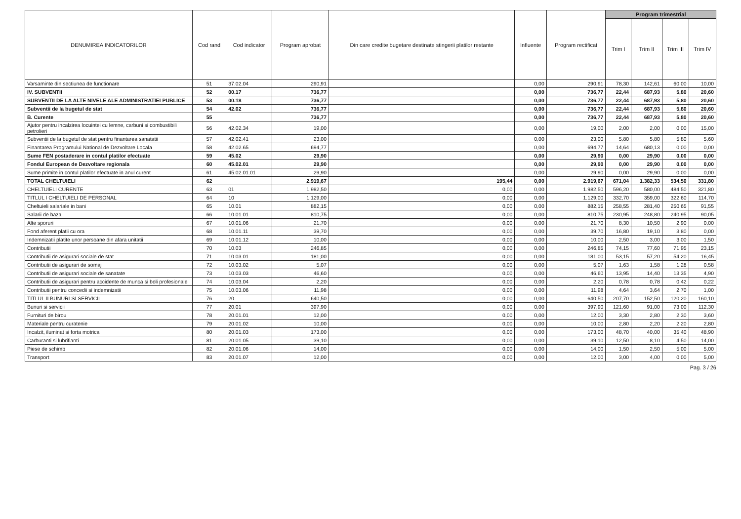| DENUMIREA INDICATORILOR | Cod rand | Cod indicator | Program aprobat | Din care credite bugetare destinate stingerii platilor restante | Influente | Program rectificat | Program trimestrial | | | |
| --- | --- | --- | --- | --- | --- | --- | --- | --- | --- | --- |
| | | | | | | | Trim I | Trim II | Trim III | Trim IV |
| Varsaminte din sectiunea de functionare | 51 | 37.02.04 | 290,91 | | 0,00 | 290,91 | 78,30 | 142,61 | 60,00 | 10,00 |
| IV. SUBVENTII | 52 | 00.17 | 736,77 | | 0,00 | 736,77 | 22,44 | 687,93 | 5,80 | 20,60 |
| SUBVENTII DE LA ALTE NIVELE ALE ADMINISTRATIEI PUBLICE | 53 | 00.18 | 736,77 | | 0,00 | 736,77 | 22,44 | 687,93 | 5,80 | 20,60 |
| Subventii de la bugetul de stat | 54 | 42.02 | 736,77 | | 0,00 | 736,77 | 22,44 | 687,93 | 5,80 | 20,60 |
| B. Curente | 55 | | 736,77 | | 0,00 | 736,77 | 22,44 | 687,93 | 5,80 | 20,60 |
| Ajutor pentru incalzirea locuintei cu lemne, carbuni si combustibili petrolieri | 56 | 42.02.34 | 19,00 | | 0,00 | 19,00 | 2,00 | 2,00 | 0,00 | 15,00 |
| Subventii de la bugetul de stat pentru finantarea sanatatii | 57 | 42.02.41 | 23,00 | | 0,00 | 23,00 | 5,80 | 5,80 | 5,80 | 5,60 |
| Finantarea Programului National de Dezvoltare Locala | 58 | 42.02.65 | 694,77 | | 0,00 | 694,77 | 14,64 | 680,13 | 0,00 | 0,00 |
| Sume FEN postaderare in contul platilor efectuate | 59 | 45.02 | 29,90 | | 0,00 | 29,90 | 0,00 | 29,90 | 0,00 | 0,00 |
| Fondul European de Dezvoltare regionala | 60 | 45.02.01 | 29,90 | | 0,00 | 29,90 | 0,00 | 29,90 | 0,00 | 0,00 |
| Sume primite in contul platilor efectuate in anul curent | 61 | 45.02.01.01 | 29,90 | | 0,00 | 29,90 | 0,00 | 29,90 | 0,00 | 0,00 |
| TOTAL CHELTUIELI | 62 | | 2.919,67 | 195,44 | 0,00 | 2.919,67 | 671,04 | 1.382,33 | 534,50 | 331,80 |
| CHELTUIELI CURENTE | 63 | 01 | 1.982,50 | 0,00 | 0,00 | 1.982,50 | 596,20 | 580,00 | 484,50 | 321,80 |
| TITLUL I CHELTUIELI DE PERSONAL | 64 | 10 | 1.129,00 | 0,00 | 0,00 | 1.129,00 | 332,70 | 359,00 | 322,60 | 114,70 |
| Cheltuieli salariale in bani | 65 | 10.01 | 882,15 | 0,00 | 0,00 | 882,15 | 258,55 | 281,40 | 250,65 | 91,55 |
| Salarii de baza | 66 | 10.01.01 | 810,75 | 0,00 | 0,00 | 810,75 | 230,95 | 248,80 | 240,95 | 90,05 |
| Alte sporuri | 67 | 10.01.06 | 21,70 | 0,00 | 0,00 | 21,70 | 8,30 | 10,50 | 2,90 | 0,00 |
| Fond aferent platii cu ora | 68 | 10.01.11 | 39,70 | 0,00 | 0,00 | 39,70 | 16,80 | 19,10 | 3,80 | 0,00 |
| Indemnizatii platite unor persoane din afara unitatii | 69 | 10.01.12 | 10,00 | 0,00 | 0,00 | 10,00 | 2,50 | 3,00 | 3,00 | 1,50 |
| Contributii | 70 | 10.03 | 246,85 | 0,00 | 0,00 | 246,85 | 74,15 | 77,60 | 71,95 | 23,15 |
| Contributii de asigurari sociale de stat | 71 | 10.03.01 | 181,00 | 0,00 | 0,00 | 181,00 | 53,15 | 57,20 | 54,20 | 16,45 |
| Contributii de asigurari de somaj | 72 | 10.03.02 | 5,07 | 0,00 | 0,00 | 5,07 | 1,63 | 1,58 | 1,28 | 0,58 |
| Contributii de asigurari sociale de sanatate | 73 | 10.03.03 | 46,60 | 0,00 | 0,00 | 46,60 | 13,95 | 14,40 | 13,35 | 4,90 |
| Contributii de asigurari pentru accidente de munca si boli profesionale | 74 | 10.03.04 | 2,20 | 0,00 | 0,00 | 2,20 | 0,78 | 0,78 | 0,42 | 0,22 |
| Contributii pentru concedii si indemnizatii | 75 | 10.03.06 | 11,98 | 0,00 | 0,00 | 11,98 | 4,64 | 3,64 | 2,70 | 1,00 |
| TITLUL II BUNURI SI SERVICII | 76 | 20 | 640,50 | 0,00 | 0,00 | 640,50 | 207,70 | 152,50 | 120,20 | 160,10 |
| Bunuri si servicii | 77 | 20.01 | 397,90 | 0,00 | 0,00 | 397,90 | 121,60 | 91,00 | 73,00 | 112,30 |
| Furnituri de birou | 78 | 20.01.01 | 12,00 | 0,00 | 0,00 | 12,00 | 3,30 | 2,80 | 2,30 | 3,60 |
| Materiale pentru curatenie | 79 | 20.01.02 | 10,00 | 0,00 | 0,00 | 10,00 | 2,80 | 2,20 | 2,20 | 2,80 |
| Incalzit, iluminat si forta motrica | 80 | 20.01.03 | 173,00 | 0,00 | 0,00 | 173,00 | 48,70 | 40,00 | 35,40 | 48,90 |
| Carburanti si lubrifianti | 81 | 20.01.05 | 39,10 | 0,00 | 0,00 | 39,10 | 12,50 | 8,10 | 4,50 | 14,00 |
| Piese de schimb | 82 | 20.01.06 | 14,00 | 0,00 | 0,00 | 14,00 | 1,50 | 2,50 | 5,00 | 5,00 |
| Transport | 83 | 20.01.07 | 12,00 | 0,00 | 0,00 | 12,00 | 3,00 | 4,00 | 0,00 | 5,00 |
Pag. 3 / 26